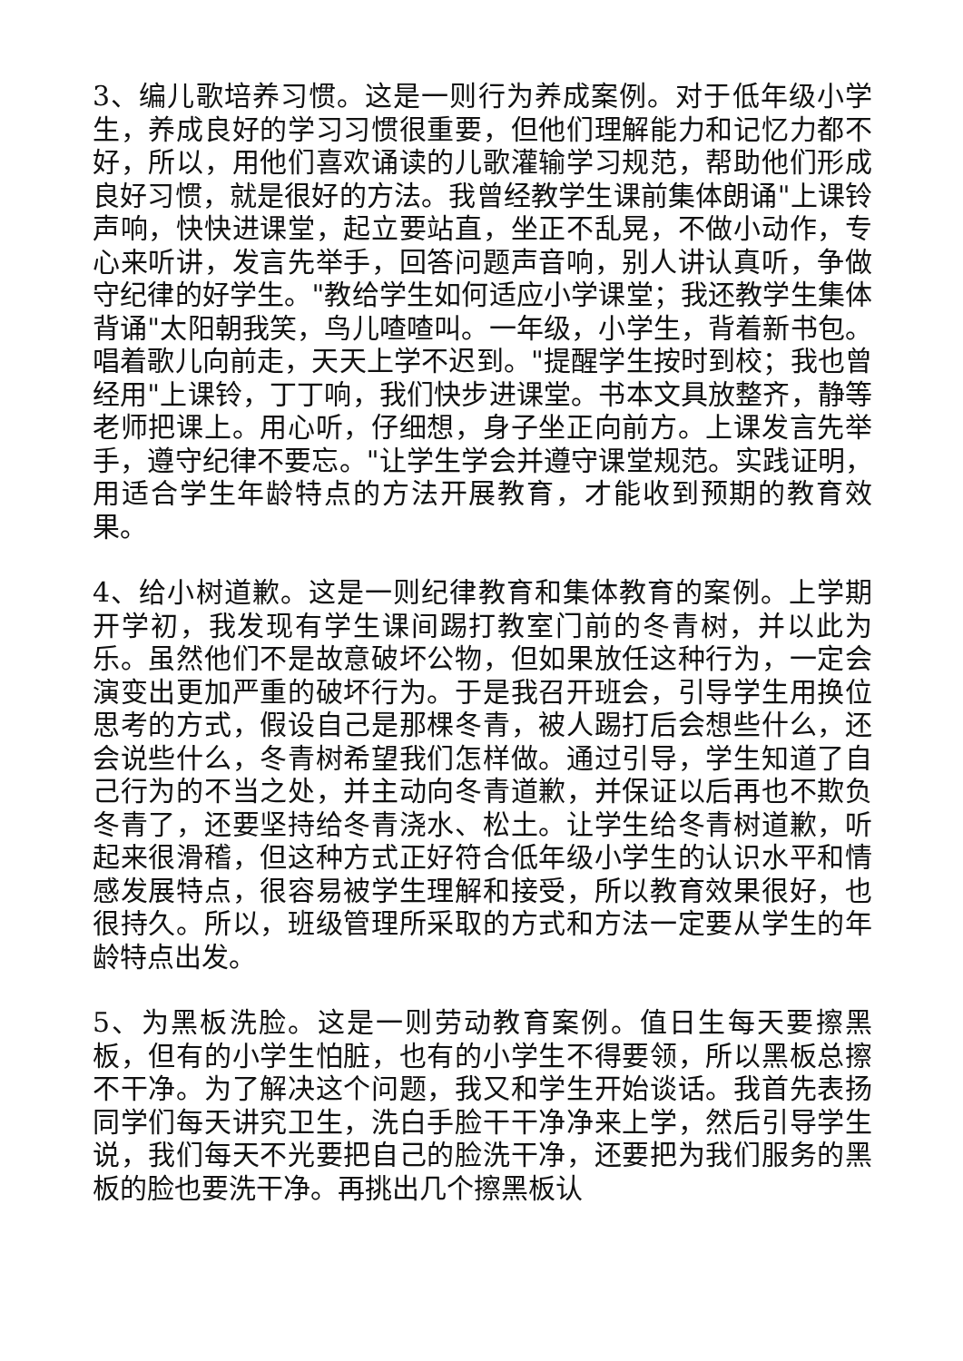3、编儿歌培养习惯。这是一则行为养成案例。对于低年级小学生，养成良好的学习习惯很重要，但他们理解能力和记忆力都不好，所以，用他们喜欢诵读的儿歌灌输学习规范，帮助他们形成良好习惯，就是很好的方法。我曾经教学生课前集体朗诵"上课铃声响，快快进课堂，起立要站直，坐正不乱晃，不做小动作，专心来听讲，发言先举手，回答问题声音响，别人讲认真听，争做守纪律的好学生。"教给学生如何适应小学课堂；我还教学生集体背诵"太阳朝我笑，鸟儿喳喳叫。一年级，小学生，背着新书包。唱着歌儿向前走，天天上学不迟到。"提醒学生按时到校；我也曾经用"上课铃，丁丁响，我们快步进课堂。书本文具放整齐，静等老师把课上。用心听，仔细想，身子坐正向前方。上课发言先举手，遵守纪律不要忘。"让学生学会并遵守课堂规范。实践证明，用适合学生年龄特点的方法开展教育，才能收到预期的教育效果。
4、给小树道歉。这是一则纪律教育和集体教育的案例。上学期开学初，我发现有学生课间踢打教室门前的冬青树，并以此为乐。虽然他们不是故意破坏公物，但如果放任这种行为，一定会演变出更加严重的破坏行为。于是我召开班会，引导学生用换位思考的方式，假设自己是那棵冬青，被人踢打后会想些什么，还会说些什么，冬青树希望我们怎样做。通过引导，学生知道了自己行为的不当之处，并主动向冬青道歉，并保证以后再也不欺负冬青了，还要坚持给冬青浇水、松土。让学生给冬青树道歉，听起来很滑稽，但这种方式正好符合低年级小学生的认识水平和情感发展特点，很容易被学生理解和接受，所以教育效果很好，也很持久。所以，班级管理所采取的方式和方法一定要从学生的年龄特点出发。
5、为黑板洗脸。这是一则劳动教育案例。值日生每天要擦黑板，但有的小学生怕脏，也有的小学生不得要领，所以黑板总擦不干净。为了解决这个问题，我又和学生开始谈话。我首先表扬同学们每天讲究卫生，洗白手脸干干净净来上学，然后引导学生说，我们每天不光要把自己的脸洗干净，还要把为我们服务的黑板的脸也要洗干净。再挑出几个擦黑板认